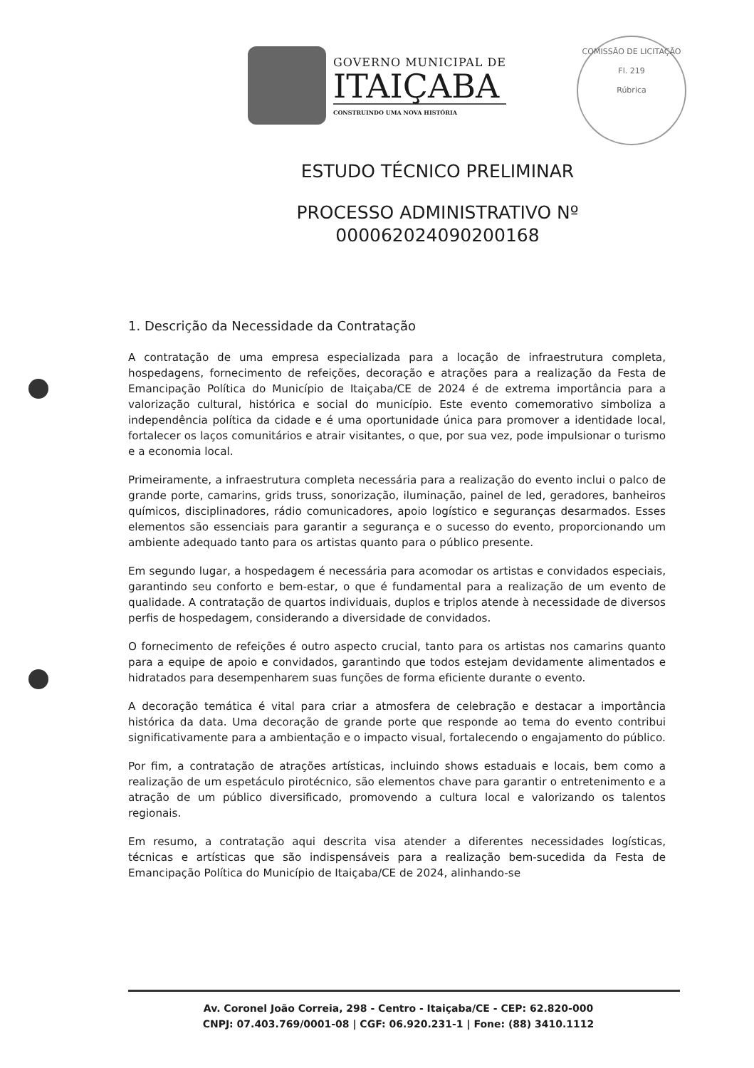GOVERNO MUNICIPAL DE
ITAIÇABA
CONSTRUINDO UMA NOVA HISTÓRIA
COMISSÃO DE LICITAÇÃO
Fl. 219
Rúbrica
ESTUDO TÉCNICO PRELIMINAR
PROCESSO ADMINISTRATIVO Nº
000062024090200168
1. Descrição da Necessidade da Contratação
A contratação de uma empresa especializada para a locação de infraestrutura completa, hospedagens, fornecimento de refeições, decoração e atrações para a realização da Festa de Emancipação Política do Município de Itaiçaba/CE de 2024 é de extrema importância para a valorização cultural, histórica e social do município. Este evento comemorativo simboliza a independência política da cidade e é uma oportunidade única para promover a identidade local, fortalecer os laços comunitários e atrair visitantes, o que, por sua vez, pode impulsionar o turismo e a economia local.
Primeiramente, a infraestrutura completa necessária para a realização do evento inclui o palco de grande porte, camarins, grids truss, sonorização, iluminação, painel de led, geradores, banheiros químicos, disciplinadores, rádio comunicadores, apoio logístico e seguranças desarmados. Esses elementos são essenciais para garantir a segurança e o sucesso do evento, proporcionando um ambiente adequado tanto para os artistas quanto para o público presente.
Em segundo lugar, a hospedagem é necessária para acomodar os artistas e convidados especiais, garantindo seu conforto e bem-estar, o que é fundamental para a realização de um evento de qualidade. A contratação de quartos individuais, duplos e triplos atende à necessidade de diversos perfis de hospedagem, considerando a diversidade de convidados.
O fornecimento de refeições é outro aspecto crucial, tanto para os artistas nos camarins quanto para a equipe de apoio e convidados, garantindo que todos estejam devidamente alimentados e hidratados para desempenharem suas funções de forma eficiente durante o evento.
A decoração temática é vital para criar a atmosfera de celebração e destacar a importância histórica da data. Uma decoração de grande porte que responde ao tema do evento contribui significativamente para a ambientação e o impacto visual, fortalecendo o engajamento do público.
Por fim, a contratação de atrações artísticas, incluindo shows estaduais e locais, bem como a realização de um espetáculo pirotécnico, são elementos chave para garantir o entretenimento e a atração de um público diversificado, promovendo a cultura local e valorizando os talentos regionais.
Em resumo, a contratação aqui descrita visa atender a diferentes necessidades logísticas, técnicas e artísticas que são indispensáveis para a realização bem-sucedida da Festa de Emancipação Política do Município de Itaiçaba/CE de 2024, alinhando-se
Av. Coronel João Correia, 298 - Centro - Itaiçaba/CE - CEP: 62.820-000
CNPJ: 07.403.769/0001-08 | CGF: 06.920.231-1 | Fone: (88) 3410.1112